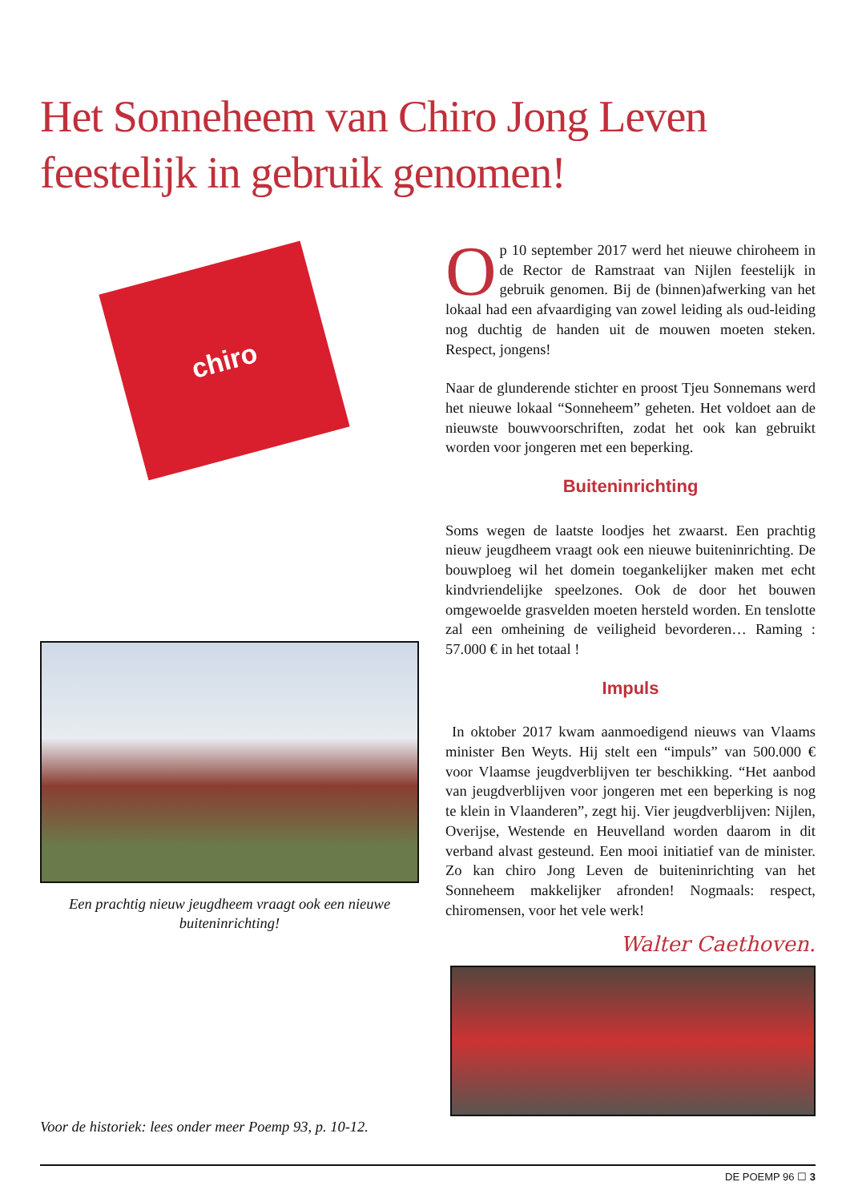Het Sonneheem van Chiro Jong Leven
feestelijk in gebruik genomen!
chiro
Een prachtig nieuw jeugdheem vraagt ook een nieuwe buiteninrichting!
Voor de historiek: lees onder meer Poemp 93, p. 10-12.
Op 10 september 2017 werd het nieuwe chiroheem in de Rector de Ramstraat van Nijlen feestelijk in gebruik genomen. Bij de (binnen)afwerking van het lokaal had een afvaardiging van zowel leiding als oud-leiding nog duchtig de handen uit de mouwen moeten steken. Respect, jongens!
Naar de glunderende stichter en proost Tjeu Sonnemans werd het nieuwe lokaal “Sonneheem” geheten. Het voldoet aan de nieuwste bouwvoorschriften, zodat het ook kan gebruikt worden voor jongeren met een beperking.
Buiteninrichting
Soms wegen de laatste loodjes het zwaarst. Een prachtig nieuw jeugdheem vraagt ook een nieuwe buiteninrichting. De bouwploeg wil het domein toegankelijker maken met echt kindvriendelijke speelzones. Ook de door het bouwen omgewoelde grasvelden moeten hersteld worden. En tenslotte zal een omheining de veiligheid bevorderen… Raming : 57.000 € in het totaal !
Impuls
In oktober 2017 kwam aanmoedigend nieuws van Vlaams minister Ben Weyts. Hij stelt een “impuls” van 500.000 € voor Vlaamse jeugdverblijven ter beschikking. “Het aanbod van jeugdverblijven voor jongeren met een beperking is nog te klein in Vlaanderen”, zegt hij. Vier jeugdverblijven: Nijlen, Overijse, Westende en Heuvelland worden daarom in dit verband alvast gesteund. Een mooi initiatief van de minister. Zo kan chiro Jong Leven de buiteninrichting van het Sonneheem makkelijker afronden! Nogmaals: respect, chiromensen, voor het vele werk!
Walter Caethoven.
DE POEMP 96 ☐ 3